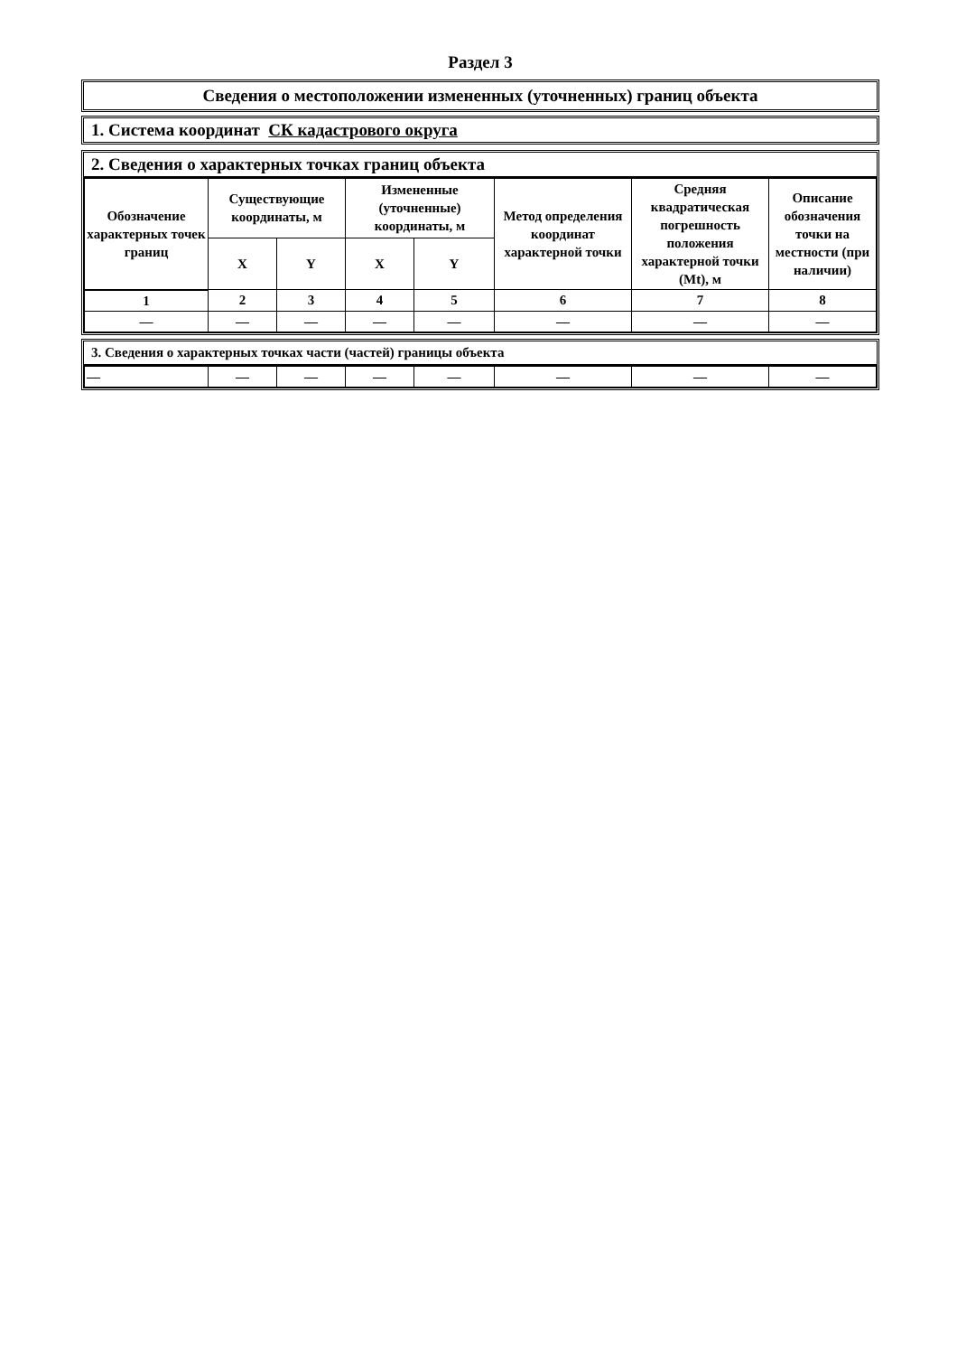Раздел 3
Сведения о местоположении измененных (уточненных) границ объекта
1. Система координат СК кадастрового округа
2. Сведения о характерных точках границ объекта
| Обозначение характерных точек границ | Существующие координаты, м | | Измененные (уточненные) координаты, м | | Метод определения координат характерной точки | Средняя квадратическая погрешность положения характерной точки (Mt), м | Описание обозначения точки на местности (при наличии) |
| --- | --- | --- | --- | --- | --- | --- | --- |
| | X | Y | X | Y | | | |
| 1 | 2 | 3 | 4 | 5 | 6 | 7 | 8 |
| — | — | — | — | — | — | — | — |
3. Сведения о характерных точках части (частей) границы объекта
| — | — | — | — | — | — | — | — |